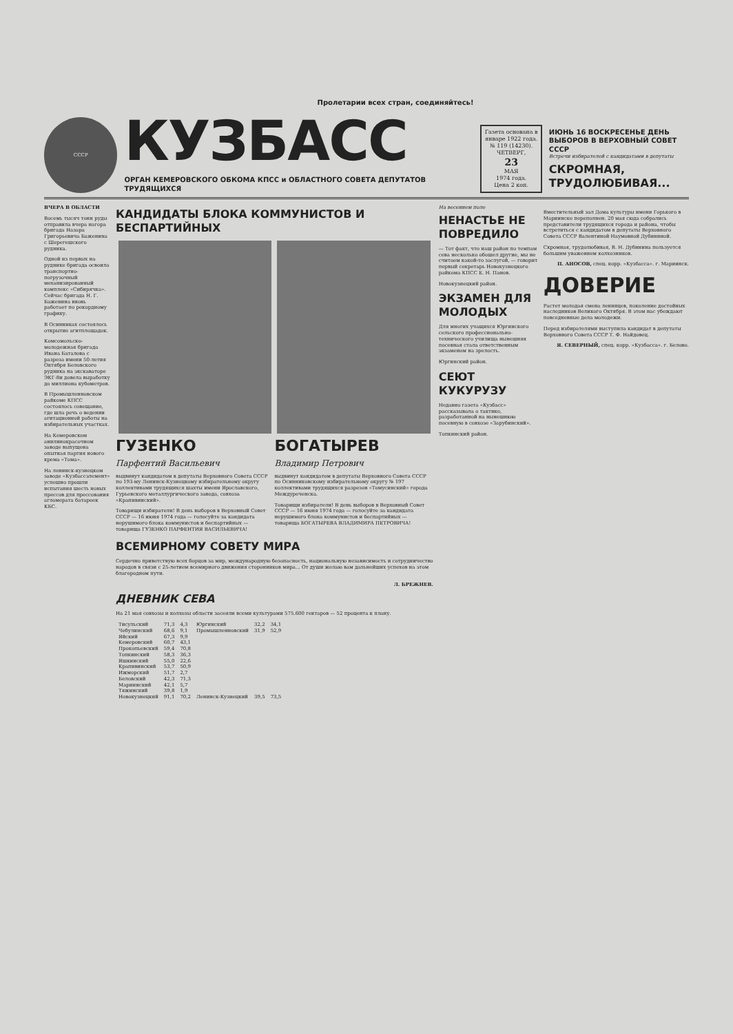СССР
Пролетарии всех стран, соединяйтесь!
КУЗБАСС
ОРГАН КЕМЕРОВСКОГО ОБКОМА КПСС и ОБЛАСТНОГО СОВЕТА ДЕПУТАТОВ ТРУДЯЩИХСЯ
Газета основана в январе 1922 года.
№ 119 (14230).
ЧЕТВЕРГ,
23
МАЯ
1974 года.
Цена 2 коп.
ИЮНЬ 16 ВОСКРЕСЕНЬЕ ДЕНЬ ВЫБОРОВ В ВЕРХОВНЫЙ СОВЕТ СССР
Встречи избирателей с кандидатами в депутаты
СКРОМНАЯ, ТРУДОЛЮБИВАЯ...
ВЧЕРА В ОБЛАСТИ
Восемь тысяч тонн руды отправила вчера нагора бригада Назара Григорьевича Баженина с Шерегешского рудника.
Одной из первых на руднике бригада освоила транспортно-погрузочный механизированный комплекс «Сибирячка». Сейчас бригада Н. Г. Баженина вновь работает по рекордному графику.
В Осинниках состоялось открытие агитплощадок.
Комсомольско-молодежная бригада Ивана Баталова с разреза имени 50-летия Октября Беловского рудника на экскаваторе ЭКГ-8и довела выработку до миллиона кубометров.
В Промышленновском райкоме КПСС состоялось совещание, где шла речь о ведении агитационной работы на избирательных участках.
На Кемеровском анилинокрасочном заводе выпущена опытная партия нового крема «Тома».
На ленинск-кузнецком заводе «Кузбассэлемент» успешно прошли испытания шесть новых прессов для прессования агломерата батареек КБС.
КАНДИДАТЫ БЛОКА КОММУНИСТОВ И БЕСПАРТИЙНЫХ
ГУЗЕНКО
Парфентий Васильевич
выдвинут кандидатом в депутаты Верховного Совета СССР по 193-му Ленинск-Кузнецкому избирательному округу коллективами трудящихся шахты имени Ярославского, Гурьевского металлургического завода, совхоза «Крапивинский».
Товарищи избиратели! В день выборов в Верховный Совет СССР — 16 июня 1974 года — голосуйте за кандидата нерушимого блока коммунистов и беспартийных — товарища ГУЗЕНКО ПАРФЕНТИЯ ВАСИЛЬЕВИЧА!
БОГАТЫРЕВ
Владимир Петрович
выдвинут кандидатом в депутаты Верховного Совета СССР по Осинниковскому избирательному округу № 197 коллективами трудящихся разрезов «Томусинский» города Междуреченска.
Товарищи избиратели! В день выборов в Верховный Совет СССР — 16 июня 1974 года — голосуйте за кандидата нерушимого блока коммунистов и беспартийных — товарища БОГАТЫРЕВА ВЛАДИМИРА ПЕТРОВИЧА!
ВСЕМИРНОМУ СОВЕТУ МИРА
Сердечно приветствую всех борцов за мир, международную безопасность, национальную независимость и сотрудничество народов в связи с 25-летием всемирного движения сторонников мира... От души желаю вам дальнейших успехов на этом благородном пути.
Л. БРЕЖНЕВ.
ДНЕВНИК СЕВА
На 21 мая совхозы и колхозы области засеяли всеми культурами 575.600 гектаров — 52 процента к плану.
| Тисульский | 71,3 | 4,3 | Юргинский | 32,2 | 34,1 |
| Чебулинский | 68,6 | 9,1 | Промышленновский | 31,9 | 52,9 |
| Яйский | 67,3 | 9,9 | | | |
| Кемеровский | 60,7 | 43,1 | | | |
| Прокопьевский | 59,4 | 70,8 | | | |
| Топкинский | 58,3 | 36,3 | | | |
| Яшкинский | 55,0 | 22,6 | | | |
| Крапивинский | 53,7 | 50,9 | | | |
| Ижморский | 51,7 | 2,7 | | | |
| Беловский | 42,3 | 71,3 | | | |
| Мариинский | 42,1 | 5,7 | | | |
| Тяжинский | 39,8 | 1,9 | | | |
| Новокузнецкий | 91,1 | 70,2 | Ленинск-Кузнецкий | 39,5 | 73,5 |
На весеннем поле
НЕНАСТЬЕ НЕ ПОВРЕДИЛО
— Тот факт, что наш район по темпам сева несколько обошел другие, мы не считаем какой-то заслугой, — говорит первый секретарь Новокузнецкого райкома КПСС Е. Н. Панов.
Новокузнецкий район.
ЭКЗАМЕН ДЛЯ МОЛОДЫХ
Для многих учащихся Юргинского сельского профессионально-технического училища нынешняя посевная стала ответственным экзаменом на зрелость.
Юргинский район.
СЕЮТ КУКУРУЗУ
Недавно газета «Кузбасс» рассказывала о тактике, разработанной на нынешнюю посевную в совхозе «Зарубинский».
Топкинский район.
Вместительный зал Дома культуры имени Горького в Мариинске переполнен. 20 мая сюда собрались представители трудящихся города и района, чтобы встретиться с кандидатом в депутаты Верховного Совета СССР Валентиной Наумовной Дубининой.
Скромная, трудолюбивая, В. Н. Дубинина пользуется большим уважением колхозников.
П. АНОСОВ, спец. корр. «Кузбасса». г. Мариинск.
ДОВЕРИЕ
Растет молодая смена ленинцев, поколение достойных наследников Великого Октября. В этом нас убеждают повседневные дела молодежи.
Перед избирателями выступила кандидат в депутаты Верховного Совета СССР Т. Ф. Найдовец.
Я. СЕВЕРНЫЙ, спец. корр. «Кузбасса». г. Белово.